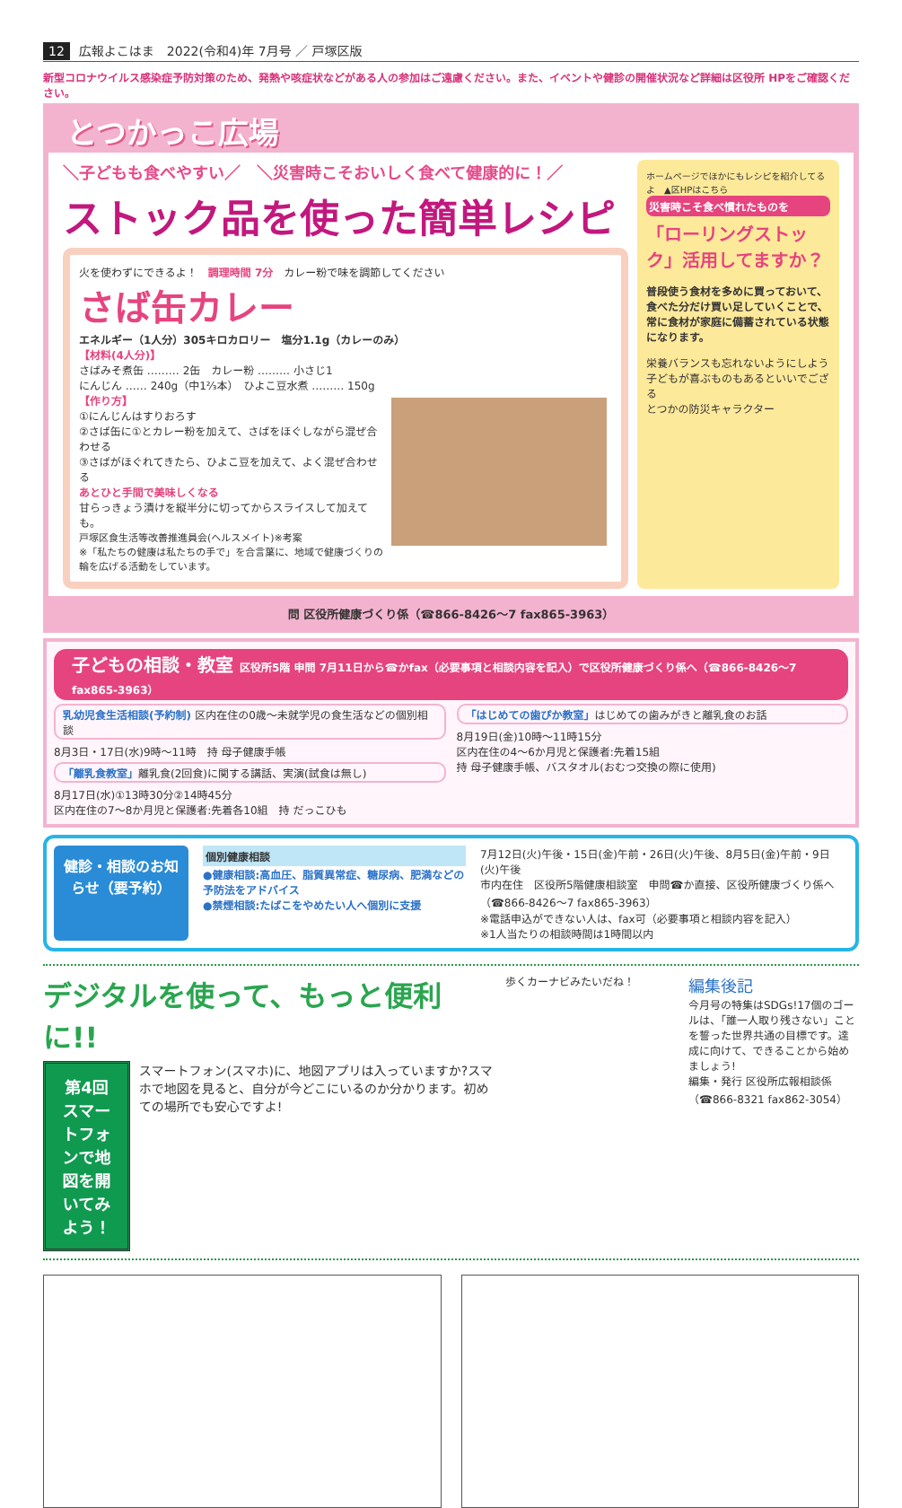12 広報よこはま　2022(令和4)年 7月号 ／ 戸塚区版
新型コロナウイルス感染症予防対策のため、発熱や咳症状などがある人の参加はご遠慮ください。また、イベントや健診の開催状況など詳細は区役所 HPをご確認ください。
とつかっこ広場
＼子どもも食べやすい／　＼災害時こそおいしく食べて健康的に！／
ストック品を使った簡単レシピ
火を使わずにできるよ！　調理時間 7分　カレー粉で味を調節してください
さば缶カレー
エネルギー（1人分）305キロカロリー　塩分1.1g（カレーのみ）
【材料(4人分)】
さばみそ煮缶 ……… 2缶　カレー粉 ……… 小さじ1
にんじん …… 240g（中1⅔本）　ひよこ豆水煮 ……… 150g
【作り方】
①にんじんはすりおろす
②さば缶に①とカレー粉を加えて、さばをほぐしながら混ぜ合わせる
③さばがほぐれてきたら、ひよこ豆を加えて、よく混ぜ合わせる
あとひと手間で美味しくなる
甘らっきょう漬けを縦半分に切ってからスライスして加えても。
戸塚区食生活等改善推進員会(ヘルスメイト)※考案
※「私たちの健康は私たちの手で」を合言葉に、地域で健康づくりの輪を広げる活動をしています。
ホームページでほかにもレシピを紹介してるよ　▲区HPはこちら
災害時こそ食べ慣れたものを
「ローリングストック」活用してますか？
普段使う食材を多めに買っておいて、食べた分だけ買い足していくことで、常に食材が家庭に備蓄されている状態になります。
栄養バランスも忘れないようにしよう　子どもが喜ぶものもあるといいでござる
とつかの防災キャラクター
問 区役所健康づくり係（☎866-8426〜7 fax865-3963）
子どもの相談・教室 区役所5階 申問 7月11日から☎かfax（必要事項と相談内容を記入）で区役所健康づくり係へ（☎866-8426〜7 fax865-3963）
乳幼児食生活相談(予約制) 区内在住の0歳〜未就学児の食生活などの個別相談
8月3日・17日(水)9時〜11時　持 母子健康手帳
「離乳食教室」離乳食(2回食)に関する講話、実演(試食は無し)
8月17日(水)①13時30分②14時45分
区内在住の7〜8か月児と保護者:先着各10組　持 だっこひも
「はじめての歯ぴか教室」はじめての歯みがきと離乳食のお話
8月19日(金)10時〜11時15分
区内在住の4〜6か月児と保護者:先着15組
持 母子健康手帳、バスタオル(おむつ交換の際に使用)
健診・相談のお知らせ（要予約）
個別健康相談
●健康相談:高血圧、脂質異常症、糖尿病、肥満などの予防法をアドバイス
●禁煙相談:たばこをやめたい人へ個別に支援
7月12日(火)午後・15日(金)午前・26日(火)午後、8月5日(金)午前・9日(火)午後
市内在住　区役所5階健康相談室　申問☎か直接、区役所健康づくり係へ（☎866-8426〜7 fax865-3963）
※電話申込ができない人は、fax可（必要事項と相談内容を記入）
※1人当たりの相談時間は1時間以内
デジタルを使って、もっと便利に!!
第4回
スマートフォンで地図を開いてみよう！
スマートフォン(スマホ)に、地図アプリは入っていますか?スマホで地図を見ると、自分が今どこにいるのか分かります。初めての場所でも安心ですよ!
歩くカーナビみたいだね！
編集後記
今月号の特集はSDGs!17個のゴールは、「誰一人取り残さない」ことを誓った世界共通の目標です。達成に向けて、できることから始めましょう!
編集・発行 区役所広報相談係（☎866-8321 fax862-3054）